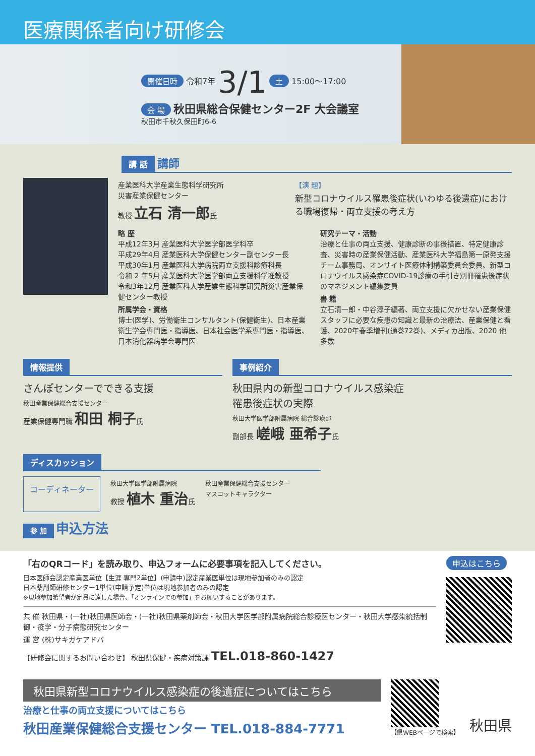医療関係者向け研修会
開催日時 令和7年 3/1 土 15:00～17:00
会 場 秋田県総合保健センター2F 大会議室
秋田市千秋久保田町6-6
講 話 講師
産業医科大学産業生態科学研究所
災害産業保健センター
教授 立石 清一郎氏
【演 題】
新型コロナウイルス罹患後症状(いわゆる後遺症)における職場復帰・両立支援の考え方
略 歴
平成12年3月 産業医科大学医学部医学科卒
平成29年4月 産業医科大学保健センター副センター長
平成30年1月 産業医科大学病院両立支援科診療科長
令和 2 年5月 産業医科大学医学部両立支援科学准教授
令和3年12月 産業医科大学産業生態科学研究所災害産業保健センター教授
所属学会・資格
博士(医学)、労働衛生コンサルタント(保健衛生)、日本産業衛生学会専門医・指導医、日本社会医学系専門医・指導医、日本消化器病学会専門医
研究テーマ・活動
治療と仕事の両立支援、健康診断の事後措置、特定健康診査、災害時の産業保健活動、産業医科大学福島第一原発支援チーム事務局、オンサイト医療体制構築委員会委員、新型コロナウイルス感染症COVID-19診療の手引き別冊罹患後症状のマネジメント編集委員
書 籍
立石清一郎・中谷淳子編著、両立支援に欠かせない産業保健スタッフに必要な疾患の知識と最新の治療法、産業保健と看護、2020年春季増刊(通巻72巻)、メディカ出版、2020 他多数
情報提供
さんぽセンターでできる支援
秋田産業保健総合支援センター
産業保健専門職 和田 桐子氏
事例紹介
秋田県内の新型コロナウイルス感染症
罹患後症状の実際
秋田大学医学部附属病院 総合診療部
副部長 嵯峨 亜希子氏
ディスカッション
コーディネーター
秋田大学医学部附属病院
教授 植木 重治氏
秋田産業保健総合支援センター
マスコットキャラクター
参 加 申込方法
「右のQRコード」を読み取り、申込フォームに必要事項を記入してください。
日本医師会認定産業医単位【生涯 専門2単位】(申請中)認定産業医単位は現地参加者のみの認定
日本薬剤師研修センター1単位(申請予定)単位は現地参加者のみの認定
※現地参加希望者が定員に達した場合、「オンラインでの参加」をお願いすることがあります。
共 催 秋田県・(一社)秋田県医師会・(一社)秋田県薬剤師会・秋田大学医学部附属病院総合診療医センター・秋田大学感染統括制御・疫学・分子病態研究センター
運 営 (株)サキガケアドバ
【研修会に関するお問い合わせ】 秋田県保健・疾病対策課 TEL.018-860-1427
申込はこちら
秋田県新型コロナウイルス感染症の後遺症についてはこちら
治療と仕事の両立支援についてはこちら
秋田産業保健総合支援センター TEL.018-884-7771
【県WEBページで検索】
秋田県